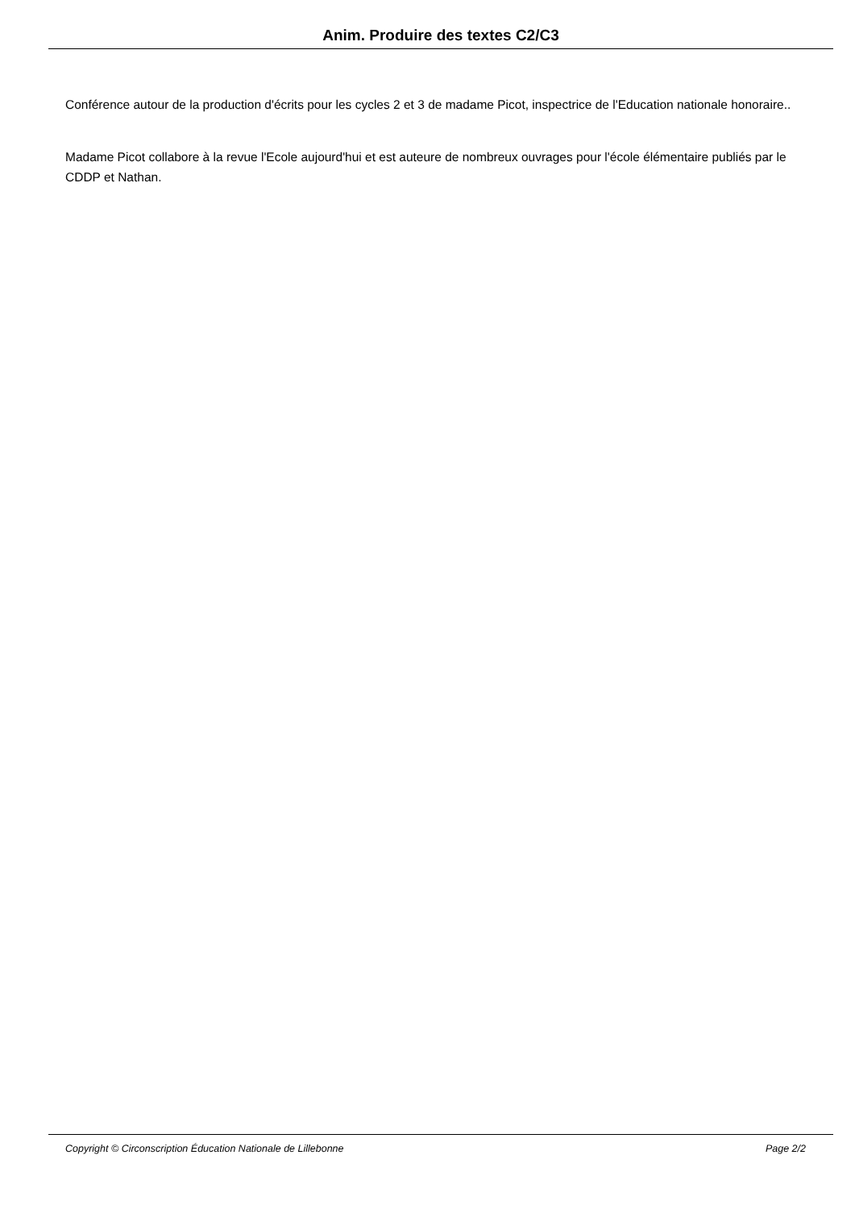Anim. Produire des textes C2/C3
Conférence autour de la production d'écrits pour les cycles 2 et 3 de madame Picot, inspectrice de l'Education nationale honoraire..
Madame Picot collabore à la revue l'Ecole aujourd'hui et est auteure de nombreux ouvrages pour l'école élémentaire publiés par le CDDP et Nathan.
Copyright © Circonscription Éducation Nationale de Lillebonne Page 2/2